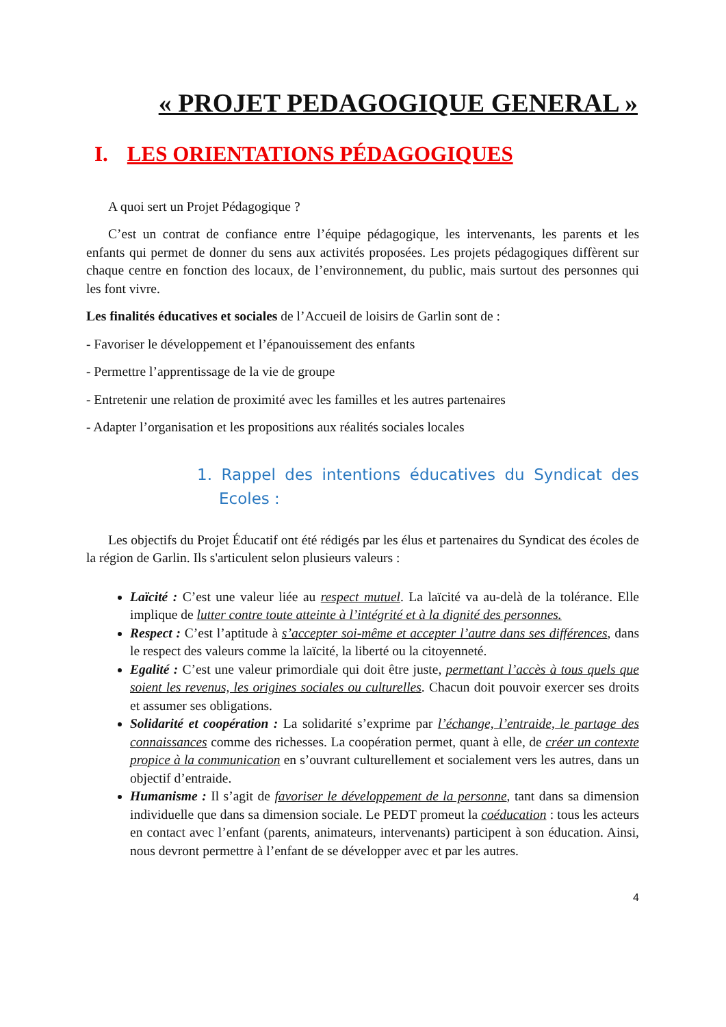« PROJET PEDAGOGIQUE GENERAL »
I. LES ORIENTATIONS PÉDAGOGIQUES
A quoi sert un Projet Pédagogique ?
C’est un contrat de confiance entre l’équipe pédagogique, les intervenants, les parents et les enfants qui permet de donner du sens aux activités proposées. Les projets pédagogiques diffèrent sur chaque centre en fonction des locaux, de l’environnement, du public, mais surtout des personnes qui les font vivre.
Les finalités éducatives et sociales de l’Accueil de loisirs de Garlin sont de :
- Favoriser le développement et l’épanouissement des enfants
- Permettre l’apprentissage de la vie de groupe
- Entretenir une relation de proximité avec les familles et les autres partenaires
- Adapter l’organisation et les propositions aux réalités sociales locales
1. Rappel des intentions éducatives du Syndicat des Ecoles :
Les objectifs du Projet Éducatif ont été rédigés par les élus et partenaires du Syndicat des écoles de la région de Garlin. Ils s'articulent selon plusieurs valeurs :
Laïcité : C’est une valeur liée au respect mutuel. La laïcité va au-delà de la tolérance. Elle implique de lutter contre toute atteinte à l’intégrité et à la dignité des personnes.
Respect : C’est l’aptitude à s’accepter soi-même et accepter l’autre dans ses différences, dans le respect des valeurs comme la laïcité, la liberté ou la citoyenneté.
Egalité : C’est une valeur primordiale qui doit être juste, permettant l’accès à tous quels que soient les revenus, les origines sociales ou culturelles. Chacun doit pouvoir exercer ses droits et assumer ses obligations.
Solidarité et coopération : La solidarité s’exprime par l’échange, l’entraide, le partage des connaissances comme des richesses. La coopération permet, quant à elle, de créer un contexte propice à la communication en s’ouvrant culturellement et socialement vers les autres, dans un objectif d’entraide.
Humanisme : Il s’agit de favoriser le développement de la personne, tant dans sa dimension individuelle que dans sa dimension sociale. Le PEDT promeut la coéducation : tous les acteurs en contact avec l’enfant (parents, animateurs, intervenants) participent à son éducation. Ainsi, nous devront permettre à l’enfant de se développer avec et par les autres.
4